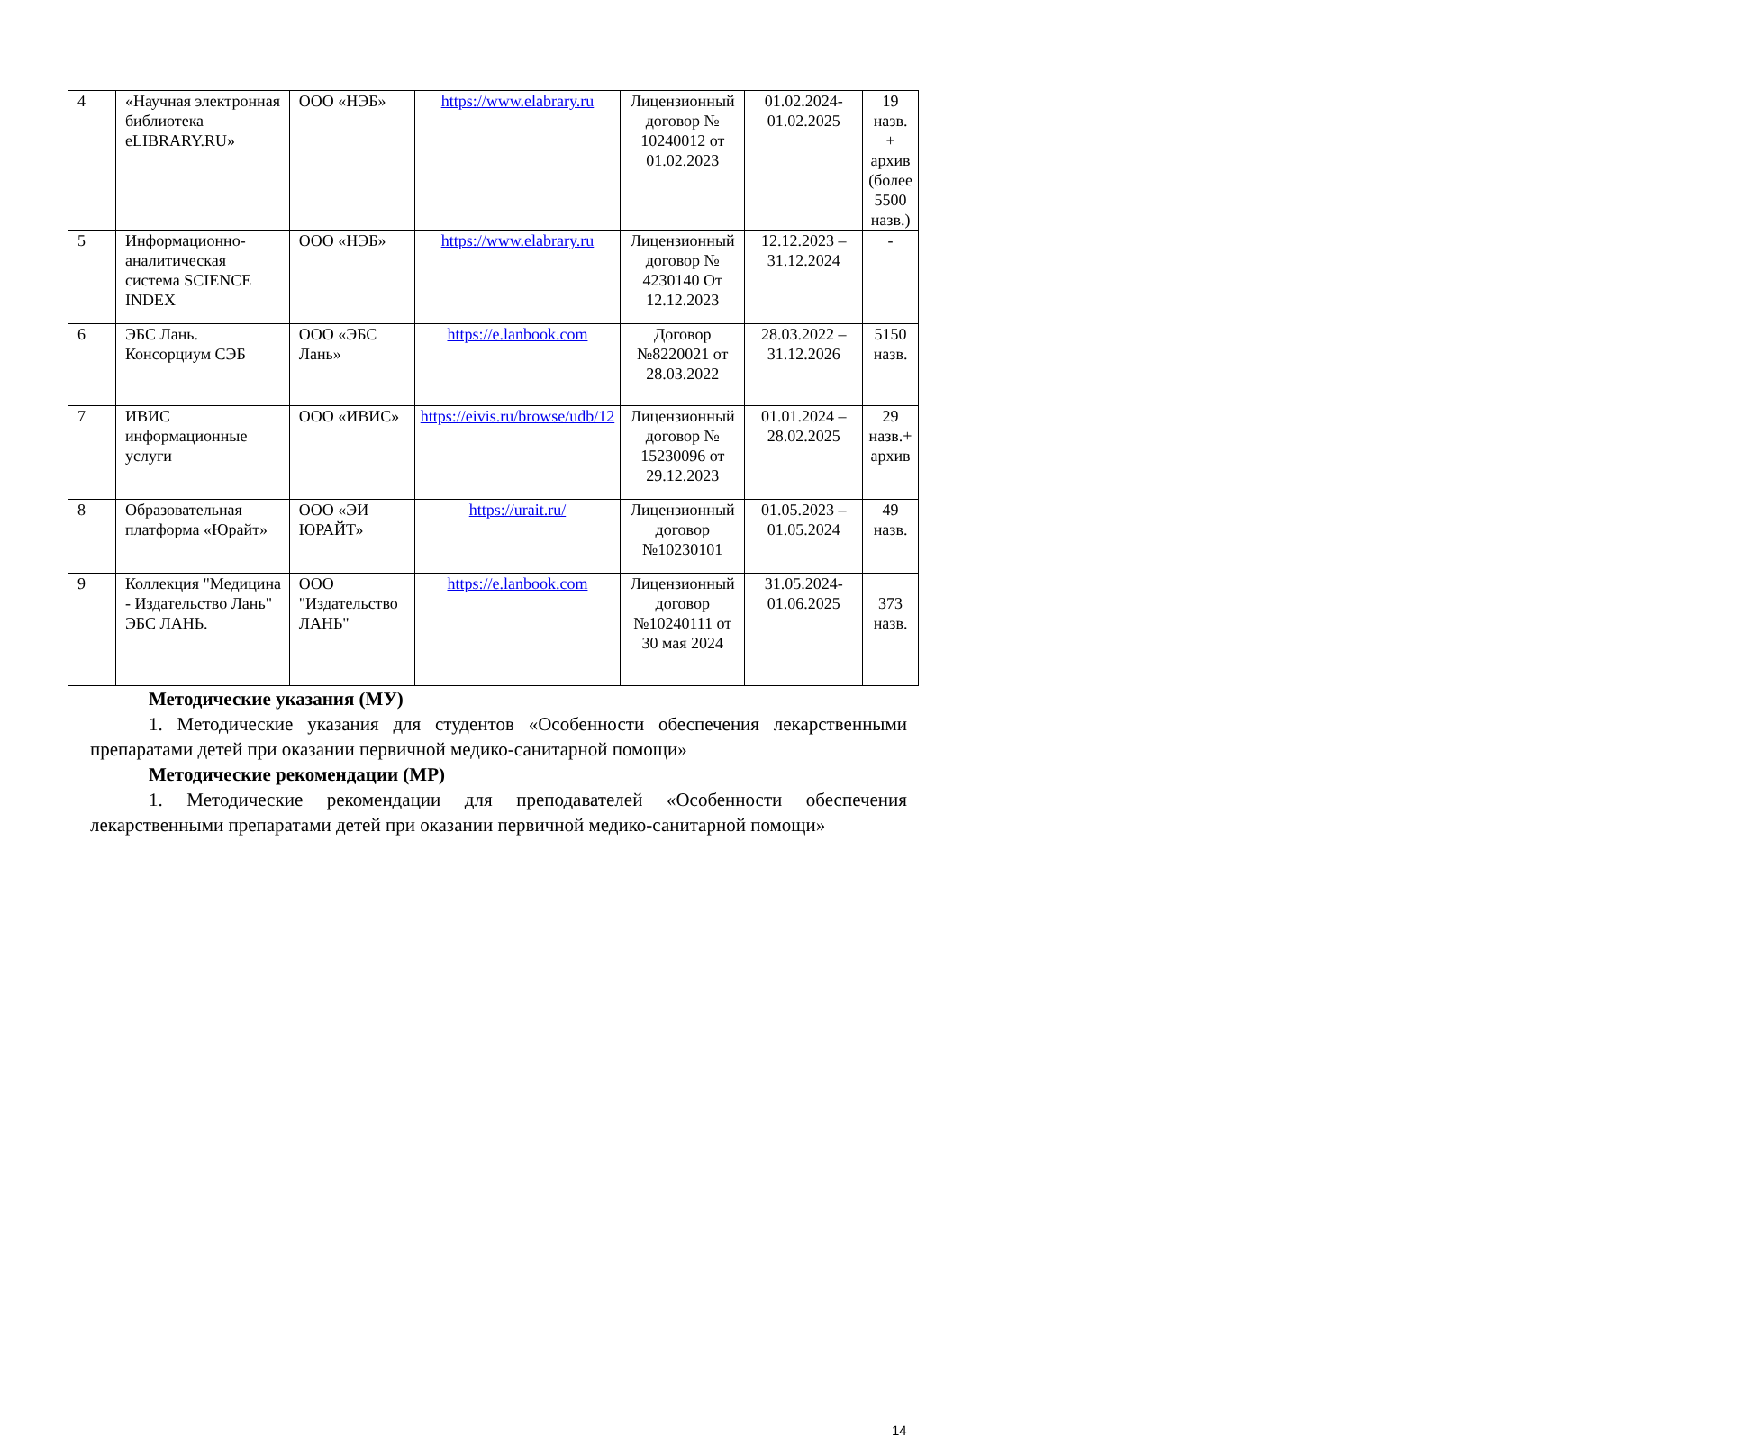| 4 | «Научная электронная библиотека eLIBRARY.RU» | ООО «НЭБ» | https://www.elabrary.ru | Лицензионный договор № 10240012 от 01.02.2023 | 01.02.2024-01.02.2025 | 19 назв. + архив (более 5500 назв.) |
| 5 | Информационно-аналитическая система SCIENCE INDEX | ООО «НЭБ» | https://www.elabrary.ru | Лицензионный договор № 4230140 От 12.12.2023 | 12.12.2023 – 31.12.2024 | - |
| 6 | ЭБС Лань. Консорциум СЭБ | ООО «ЭБС Лань» | https://e.lanbook.com | Договор №8220021 от 28.03.2022 | 28.03.2022 – 31.12.2026 | 5150 назв. |
| 7 | ИВИС информационные услуги | ООО «ИВИС» | https://eivis.ru/browse/udb/12 | Лицензионный договор № 15230096 от 29.12.2023 | 01.01.2024 – 28.02.2025 | 29 назв.+ архив |
| 8 | Образовательная платформа «Юрайт» | ООО «ЭИ ЮРАЙТ» | https://urait.ru/ | Лицензионный договор №10230101 | 01.05.2023 – 01.05.2024 | 49 назв. |
| 9 | Коллекция "Медицина - Издательство Лань" ЭБС ЛАНЬ. | ООО "Издательство ЛАНЬ" | https://e.lanbook.com | Лицензионный договор №10240111 от 30 мая 2024 | 31.05.2024-01.06.2025 | 373 назв. |
Методические указания (МУ)
1. Методические указания для студентов «Особенности обеспечения лекарственными препаратами детей при оказании первичной медико-санитарной помощи»
Методические рекомендации (МР)
1. Методические рекомендации для преподавателей «Особенности обеспечения лекарственными препаратами детей при оказании первичной медико-санитарной помощи»
14